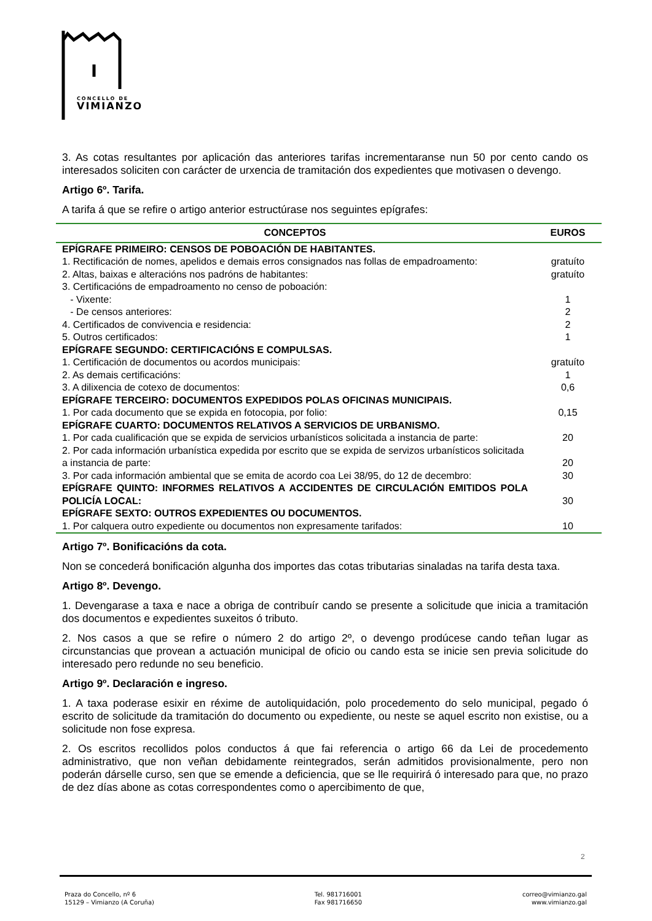CONCELLO DE
VIMIANZO
3. As cotas resultantes por aplicación das anteriores tarifas incrementaranse nun 50 por cento cando os interesados soliciten con carácter de urxencia de tramitación dos expedientes que motivasen o devengo.
Artigo 6º. Tarifa.
A tarifa á que se refire o artigo anterior estructúrase nos seguintes epígrafes:
| CONCEPTOS | EUROS |
| --- | --- |
| EPÍGRAFE PRIMEIRO: CENSOS DE POBOACIÓN DE HABITANTES. | |
| 1. Rectificación de nomes, apelidos e demais erros consignados nas follas de empadroamento: | gratuíto |
| 2. Altas, baixas e alteracións nos padróns de habitantes: | gratuíto |
| 3. Certificacións de empadroamento no censo de poboación: | |
| - Vixente: | 1 |
| - De censos anteriores: | 2 |
| 4. Certificados de convivencia e residencia: | 2 |
| 5. Outros certificados: | 1 |
| EPÍGRAFE SEGUNDO: CERTIFICACIÓNS E COMPULSAS. | |
| 1. Certificación de documentos ou acordos municipais: | gratuíto |
| 2. As demais certificacións: | 1 |
| 3. A dilixencia de cotexo de documentos: | 0,6 |
| EPÍGRAFE TERCEIRO: DOCUMENTOS EXPEDIDOS POLAS OFICINAS MUNICIPAIS. | |
| 1. Por cada documento que se expida en fotocopia, por folio: | 0,15 |
| EPÍGRAFE CUARTO: DOCUMENTOS RELATIVOS A SERVICIOS DE URBANISMO. | |
| 1. Por cada cualificación que se expida de servicios urbanísticos solicitada a instancia de parte: | 20 |
| 2. Por cada información urbanística expedida por escrito que se expida de servizos urbanísticos solicitada a instancia de parte: | 20 |
| 3. Por cada información ambiental que se emita de acordo coa Lei 38/95, do 12 de decembro: | 30 |
| EPÍGRAFE QUINTO: INFORMES RELATIVOS A ACCIDENTES DE CIRCULACIÓN EMITIDOS POLA POLICÍA LOCAL: | 30 |
| EPÍGRAFE SEXTO: OUTROS EXPEDIENTES OU DOCUMENTOS. | |
| 1. Por calquera outro expediente ou documentos non expresamente tarifados: | 10 |
Artigo 7º. Bonificacións da cota.
Non se concederá bonificación algunha dos importes das cotas tributarias sinaladas na tarifa desta taxa.
Artigo 8º. Devengo.
1. Devengarase a taxa e nace a obriga de contribuír cando se presente a solicitude que inicia a tramitación dos documentos e expedientes suxeitos ó tributo.
2. Nos casos a que se refire o número 2 do artigo 2º, o devengo prodúcese cando teñan lugar as circunstancias que provean a actuación municipal de oficio ou cando esta se inicie sen previa solicitude do interesado pero redunde no seu beneficio.
Artigo 9º. Declaración e ingreso.
1. A taxa poderase esixir en réxime de autoliquidación, polo procedemento do selo municipal, pegado ó escrito de solicitude da tramitación do documento ou expediente, ou neste se aquel escrito non existise, ou a solicitude non fose expresa.
2. Os escritos recollidos polos conductos á que fai referencia o artigo 66 da Lei de procedemento administrativo, que non veñan debidamente reintegrados, serán admitidos provisionalmente, pero non poderán dárselle curso, sen que se emende a deficiencia, que se lle requirirá ó interesado para que, no prazo de dez días abone as cotas correspondentes como o apercibimento de que,
2
Praza do Concello, nº 6
15129 – Vimianzo (A Coruña)
Tel. 981716001
Fax 981716650
correo@vimianzo.gal
www.vimianzo.gal